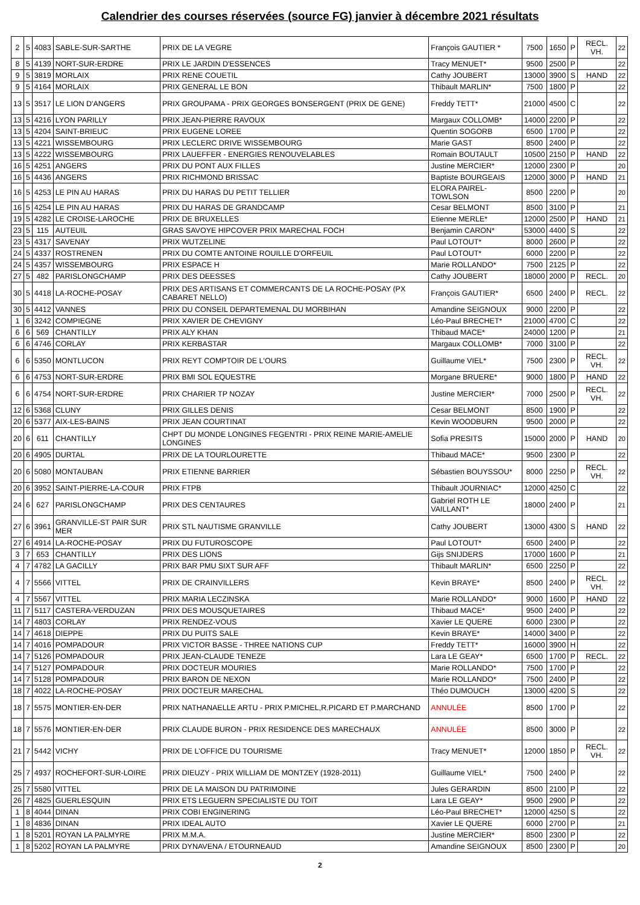Calendrier des courses réservées (source FG) janvier à décembre 2021 résultats
| 2 | 5 | 4083 | SABLE-SUR-SARTHE | PRIX DE LA VEGRE | François GAUTIER * | 7500 | 1650 | P | RECL. VH. | 22 |
| 8 | 5 | 4139 | NORT-SUR-ERDRE | PRIX LE JARDIN D'ESSENCES | Tracy MENUET* | 9500 | 2500 | P | | 22 |
| 9 | 5 | 3819 | MORLAIX | PRIX RENE COUETIL | Cathy JOUBERT | 13000 | 3900 | S | HAND | 22 |
| 9 | 5 | 4164 | MORLAIX | PRIX GENERAL LE BON | Thibault MARLIN* | 7500 | 1800 | P | | 22 |
| 13 | 5 | 3517 | LE LION D'ANGERS | PRIX GROUPAMA - PRIX GEORGES BONSERGENT (PRIX DE GENE) | Freddy TETT* | 21000 | 4500 | C | | 22 |
| 13 | 5 | 4216 | LYON PARILLY | PRIX JEAN-PIERRE RAVOUX | Margaux COLLOMB* | 14000 | 2200 | P | | 22 |
| 13 | 5 | 4204 | SAINT-BRIEUC | PRIX EUGENE LOREE | Quentin SOGORB | 6500 | 1700 | P | | 22 |
| 13 | 5 | 4221 | WISSEMBOURG | PRIX LECLERC DRIVE WISSEMBOURG | Marie GAST | 8500 | 2400 | P | | 22 |
| 13 | 5 | 4222 | WISSEMBOURG | PRIX LAUEFFER - ENERGIES RENOUVELABLES | Romain BOUTAULT | 10500 | 2150 | P | HAND | 22 |
| 16 | 5 | 4251 | ANGERS | PRIX DU PONT AUX FILLES | Justine MERCIER* | 12000 | 2300 | P | | 20 |
| 16 | 5 | 4436 | ANGERS | PRIX RICHMOND BRISSAC | Baptiste BOURGEAIS | 12000 | 3000 | P | HAND | 21 |
| 16 | 5 | 4253 | LE PIN AU HARAS | PRIX DU HARAS DU PETIT TELLIER | ELORA PAIREL-TOWLSON | 8500 | 2200 | P | | 20 |
| 16 | 5 | 4254 | LE PIN AU HARAS | PRIX DU HARAS DE GRANDCAMP | Cesar BELMONT | 8500 | 3100 | P | | 21 |
| 19 | 5 | 4282 | LE CROISE-LAROCHE | PRIX DE BRUXELLES | Etienne MERLE* | 12000 | 2500 | P | HAND | 21 |
| 23 | 5 | 115 | AUTEUIL | GRAS SAVOYE HIPCOVER PRIX MARECHAL FOCH | Benjamin CARON* | 53000 | 4400 | S | | 22 |
| 23 | 5 | 4317 | SAVENAY | PRIX WUTZELINE | Paul LOTOUT* | 8000 | 2600 | P | | 22 |
| 24 | 5 | 4337 | ROSTRENEN | PRIX DU COMTE ANTOINE ROUILLE D'ORFEUIL | Paul LOTOUT* | 6000 | 2200 | P | | 22 |
| 24 | 5 | 4357 | WISSEMBOURG | PRIX ESPACE H | Marie ROLLANDO* | 7500 | 2125 | P | | 22 |
| 27 | 5 | 482 | PARISLONGCHAMP | PRIX DES DEESSES | Cathy JOUBERT | 18000 | 2000 | P | RECL. | 20 |
| 30 | 5 | 4418 | LA-ROCHE-POSAY | PRIX DES ARTISANS ET COMMERCANTS DE LA ROCHE-POSAY (PX CABARET NELLO) | François GAUTIER* | 6500 | 2400 | P | RECL. | 22 |
| 30 | 5 | 4412 | VANNES | PRIX DU CONSEIL DEPARTEMENAL DU MORBIHAN | Amandine SEIGNOUX | 9000 | 2200 | P | | 22 |
| 1 | 6 | 3242 | COMPIEGNE | PRIX XAVIER DE CHEVIGNY | Léo-Paul BRECHET* | 21000 | 4700 | C | | 22 |
| 6 | 6 | 569 | CHANTILLY | PRIX ALY KHAN | Thibaud MACE* | 24000 | 1200 | P | | 21 |
| 6 | 6 | 4746 | CORLAY | PRIX KERBASTAR | Margaux COLLOMB* | 7000 | 3100 | P | | 22 |
| 6 | 6 | 5350 | MONTLUCON | PRIX REYT COMPTOIR DE L'OURS | Guillaume VIEL* | 7500 | 2300 | P | RECL. VH. | 22 |
| 6 | 6 | 4753 | NORT-SUR-ERDRE | PRIX BMI SOL EQUESTRE | Morgane BRUERE* | 9000 | 1800 | P | HAND | 22 |
| 6 | 6 | 4754 | NORT-SUR-ERDRE | PRIX CHARIER TP NOZAY | Justine MERCIER* | 7000 | 2500 | P | RECL. VH. | 22 |
| 12 | 6 | 5368 | CLUNY | PRIX GILLES DENIS | Cesar BELMONT | 8500 | 1900 | P | | 22 |
| 20 | 6 | 5377 | AIX-LES-BAINS | PRIX JEAN COURTINAT | Kevin WOODBURN | 9500 | 2000 | P | | 22 |
| 20 | 6 | 611 | CHANTILLY | CHPT DU MONDE LONGINES FEGENTRI - PRIX REINE MARIE-AMELIE LONGINES | Sofia PRESITS | 15000 | 2000 | P | HAND | 20 |
| 20 | 6 | 4905 | DURTAL | PRIX DE LA TOURLOURETTE | Thibaud MACE* | 9500 | 2300 | P | | 22 |
| 20 | 6 | 5080 | MONTAUBAN | PRIX ETIENNE BARRIER | Sébastien BOUYSSOU* | 8000 | 2250 | P | RECL. VH. | 22 |
| 20 | 6 | 3952 | SAINT-PIERRE-LA-COUR | PRIX FTPB | Thibault JOURNIAC* | 12000 | 4250 | C | | 22 |
| 24 | 6 | 627 | PARISLONGCHAMP | PRIX DES CENTAURES | Gabriel ROTH LE VAILLANT* | 18000 | 2400 | P | | 21 |
| 27 | 6 | 3961 | GRANVILLE-ST PAIR SUR MER | PRIX STL NAUTISME GRANVILLE | Cathy JOUBERT | 13000 | 4300 | S | HAND | 22 |
| 27 | 6 | 4914 | LA-ROCHE-POSAY | PRIX DU FUTUROSCOPE | Paul LOTOUT* | 6500 | 2400 | P | | 22 |
| 3 | 7 | 653 | CHANTILLY | PRIX DES LIONS | Gijs SNIJDERS | 17000 | 1600 | P | | 21 |
| 4 | 7 | 4782 | LA GACILLY | PRIX BAR PMU SIXT SUR AFF | Thibault MARLIN* | 6500 | 2250 | P | | 22 |
| 4 | 7 | 5566 | VITTEL | PRIX DE CRAINVILLERS | Kevin BRAYE* | 8500 | 2400 | P | RECL. VH. | 22 |
| 4 | 7 | 5567 | VITTEL | PRIX MARIA LECZINSKA | Marie ROLLANDO* | 9000 | 1600 | P | HAND | 22 |
| 11 | 7 | 5117 | CASTERA-VERDUZAN | PRIX DES MOUSQUETAIRES | Thibaud MACE* | 9500 | 2400 | P | | 22 |
| 14 | 7 | 4803 | CORLAY | PRIX RENDEZ-VOUS | Xavier LE QUERE | 6000 | 2300 | P | | 22 |
| 14 | 7 | 4618 | DIEPPE | PRIX DU PUITS SALE | Kevin BRAYE* | 14000 | 3400 | P | | 22 |
| 14 | 7 | 4016 | POMPADOUR | PRIX VICTOR BASSE - THREE NATIONS CUP | Freddy TETT* | 16000 | 3900 | H | | 22 |
| 14 | 7 | 5126 | POMPADOUR | PRIX JEAN-CLAUDE TENEZE | Lara LE GEAY* | 6500 | 1700 | P | RECL. | 22 |
| 14 | 7 | 5127 | POMPADOUR | PRIX DOCTEUR MOURIES | Marie ROLLANDO* | 7500 | 1700 | P | | 22 |
| 14 | 7 | 5128 | POMPADOUR | PRIX BARON DE NEXON | Marie ROLLANDO* | 7500 | 2400 | P | | 22 |
| 18 | 7 | 4022 | LA-ROCHE-POSAY | PRIX DOCTEUR MARECHAL | Théo DUMOUCH | 13000 | 4200 | S | | 22 |
| 18 | 7 | 5575 | MONTIER-EN-DER | PRIX NATHANAELLE ARTU - PRIX P.MICHEL,R.PICARD ET P.MARCHAND | ANNULÉE | 8500 | 1700 | P | | 22 |
| 18 | 7 | 5576 | MONTIER-EN-DER | PRIX CLAUDE BURON - PRIX RESIDENCE DES MARECHAUX | ANNULÉE | 8500 | 3000 | P | | 22 |
| 21 | 7 | 5442 | VICHY | PRIX DE L'OFFICE DU TOURISME | Tracy MENUET* | 12000 | 1850 | P | RECL. VH. | 22 |
| 25 | 7 | 4937 | ROCHEFORT-SUR-LOIRE | PRIX DIEUZY - PRIX WILLIAM DE MONTZEY (1928-2011) | Guillaume VIEL* | 7500 | 2400 | P | | 22 |
| 25 | 7 | 5580 | VITTEL | PRIX DE LA MAISON DU PATRIMOINE | Jules GERARDIN | 8500 | 2100 | P | | 22 |
| 26 | 7 | 4825 | GUERLESQUIN | PRIX ETS LEGUERN SPECIALISTE DU TOIT | Lara LE GEAY* | 9500 | 2900 | P | | 22 |
| 1 | 8 | 4044 | DINAN | PRIX COBI ENGINERING | Léo-Paul BRECHET* | 12000 | 4250 | S | | 22 |
| 1 | 8 | 4836 | DINAN | PRIX IDEAL AUTO | Xavier LE QUERE | 6000 | 2700 | P | | 21 |
| 1 | 8 | 5201 | ROYAN LA PALMYRE | PRIX M.M.A. | Justine MERCIER* | 8500 | 2300 | P | | 22 |
| 1 | 8 | 5202 | ROYAN LA PALMYRE | PRIX DYNAVENA / ETOURNEAUD | Amandine SEIGNOUX | 8500 | 2300 | P | | 20 |
2